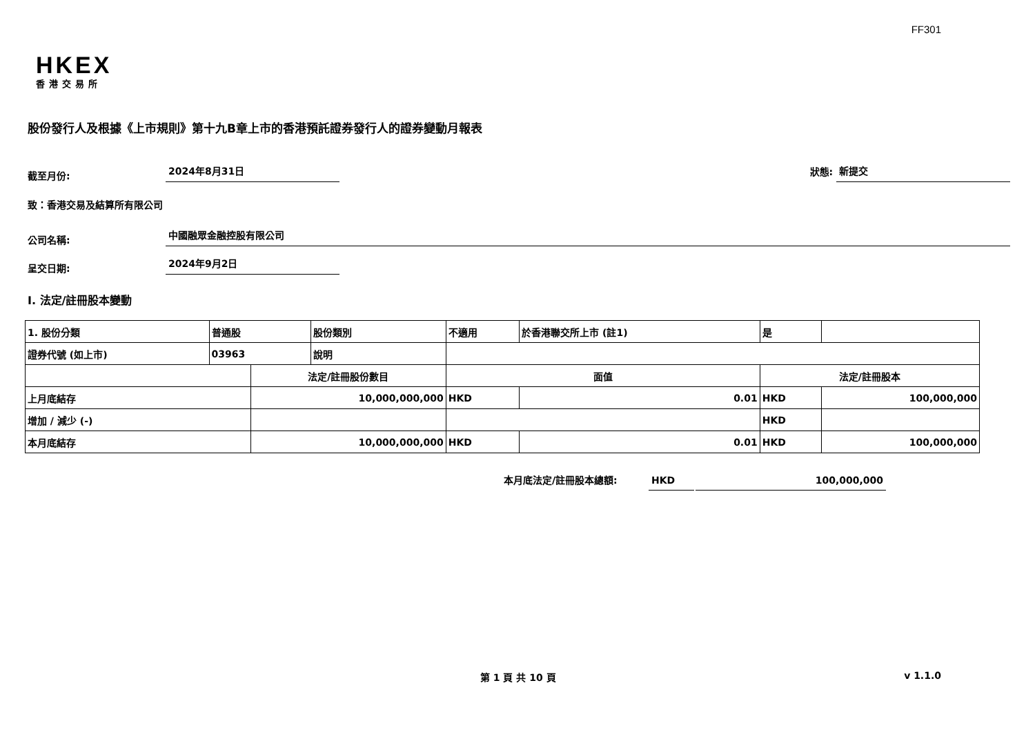FF301
HKEX
香港交易所
股份發行人及根據《上市規則》第十九B章上市的香港預託證券發行人的證券變動月報表
截至月份:
2024年8月31日
狀態:
新提交
致：香港交易及結算所有限公司
公司名稱:
中國融眾金融控股有限公司
呈交日期:
2024年9月2日
I. 法定/註冊股本變動
| 1. 股份分類 | 普通股 | | 股份類別 | 不適用 | | 於香港聯交所上市 (註1) | 是 | |
| 證券代號 (如上市) | 03963 | | 說明 | | | | | |
| | | 法定/註冊股份數目 | | | 面值 | | 法定/註冊股本 | |
| 上月底結存 | | 10,000,000,000 | | | HKD | 0.01 | HKD | 100,000,000 |
| 增加 / 減少 (-) | | | | | | | HKD | |
| 本月底結存 | | 10,000,000,000 | | | HKD | 0.01 | HKD | 100,000,000 |
本月底法定/註冊股本總額:
HKD
100,000,000
第 1 頁 共 10 頁 v 1.1.0